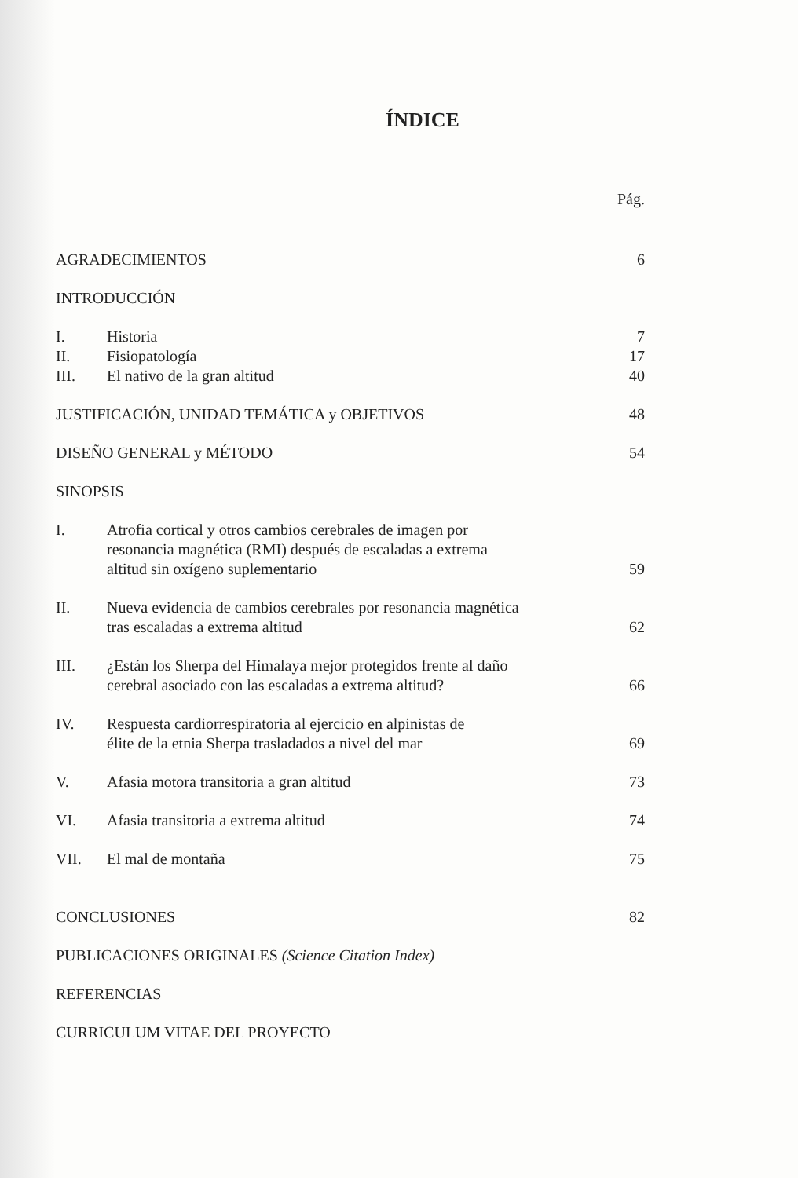ÍNDICE
| | | Pág. |
| AGRADECIMIENTOS | | 6 |
| INTRODUCCIÓN | | |
| I. | Historia | 7 |
| II. | Fisiopatología | 17 |
| III. | El nativo de la gran altitud | 40 |
| JUSTIFICACIÓN, UNIDAD TEMÁTICA y OBJETIVOS | | 48 |
| DISEÑO GENERAL y MÉTODO | | 54 |
| SINOPSIS | | |
| I. | Atrofia cortical y otros cambios cerebrales de imagen por resonancia magnética (RMI) después de escaladas a extrema altitud sin oxígeno suplementario | 59 |
| II. | Nueva evidencia de cambios cerebrales por resonancia magnética tras escaladas a extrema altitud | 62 |
| III. | ¿Están los Sherpa del Himalaya mejor protegidos frente al daño cerebral asociado con las escaladas a extrema altitud? | 66 |
| IV. | Respuesta cardiorrespiratoria al ejercicio en alpinistas de élite de la etnia Sherpa trasladados a nivel del mar | 69 |
| V. | Afasia motora transitoria a gran altitud | 73 |
| VI. | Afasia transitoria a extrema altitud | 74 |
| VII. | El mal de montaña | 75 |
| CONCLUSIONES | | 82 |
| PUBLICACIONES ORIGINALES (Science Citation Index) | | |
| REFERENCIAS | | |
| CURRICULUM VITAE DEL PROYECTO | | |